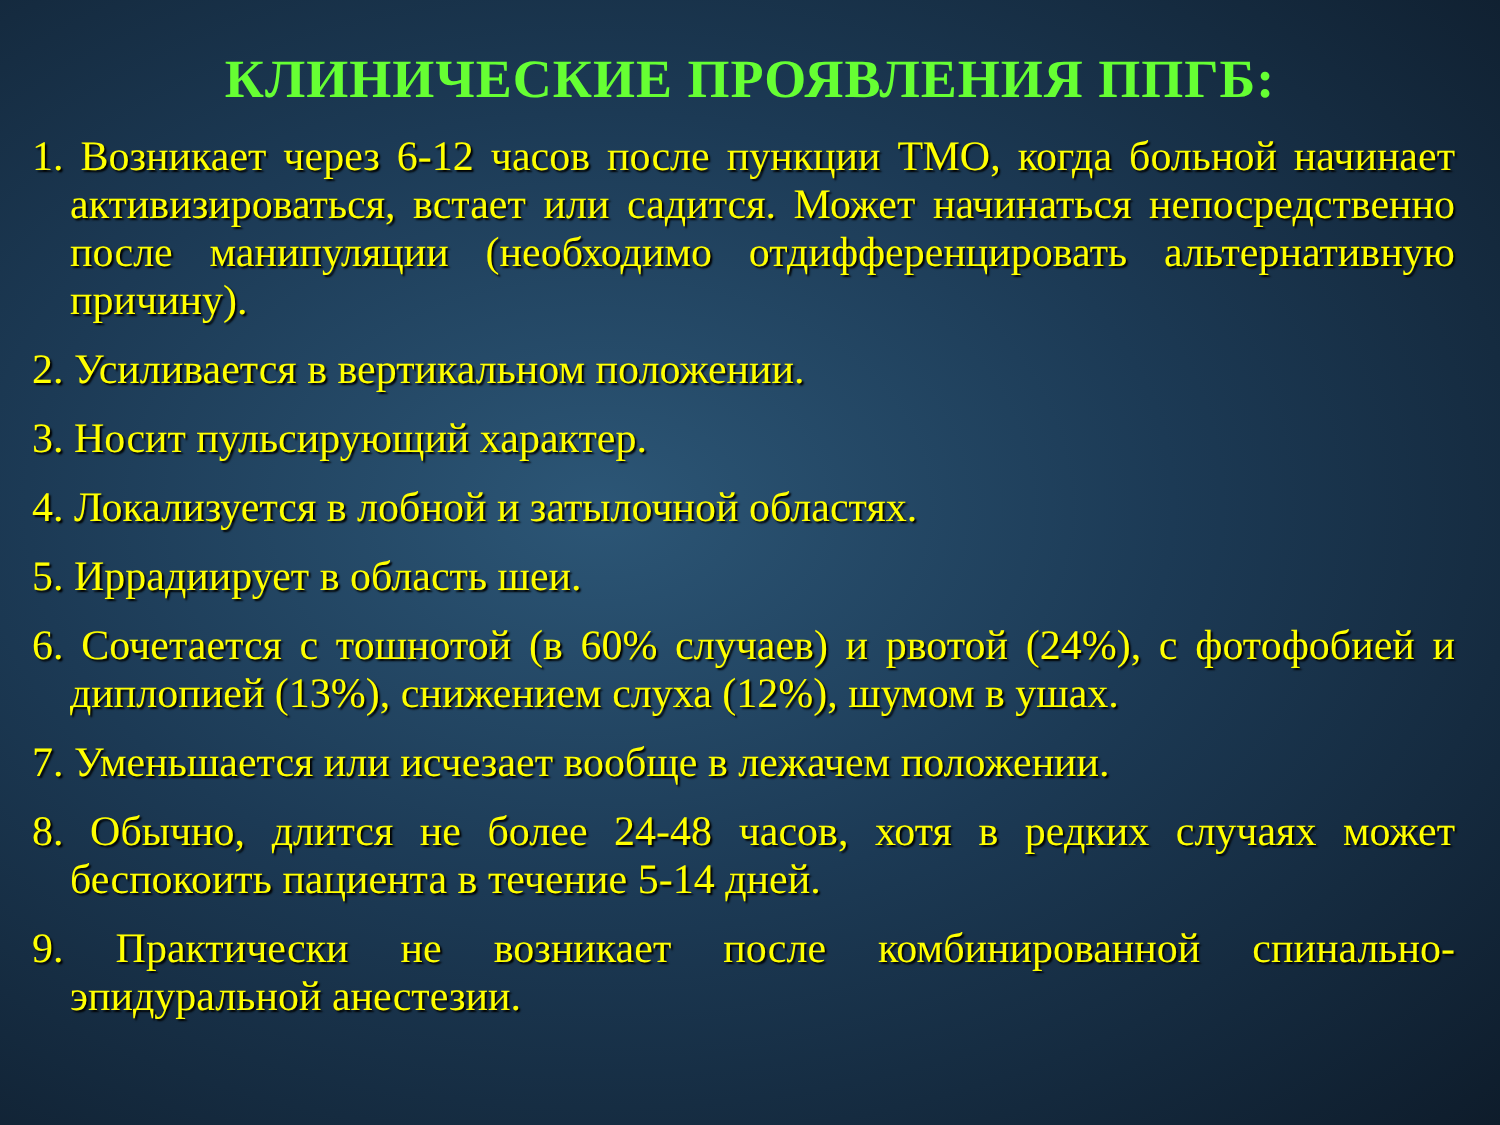КЛИНИЧЕСКИЕ ПРОЯВЛЕНИЯ ППГБ:
1. Возникает через 6-12 часов после пункции ТМО, когда больной начинает активизироваться, встает или садится. Может начинаться непосредственно после манипуляции (необходимо отдифференцировать альтернативную причину).
2. Усиливается в вертикальном положении.
3. Носит пульсирующий характер.
4. Локализуется в лобной и затылочной областях.
5. Иррадиирует в область шеи.
6. Сочетается с тошнотой (в 60% случаев) и рвотой (24%), с фотофобией и диплопией (13%), снижением слуха (12%), шумом в ушах.
7. Уменьшается или исчезает вообще в лежачем положении.
8. Обычно, длится не более 24-48 часов, хотя в редких случаях может беспокоить пациента в течение 5-14 дней.
9. Практически не возникает после комбинированной спинально-эпидуральной анестезии.